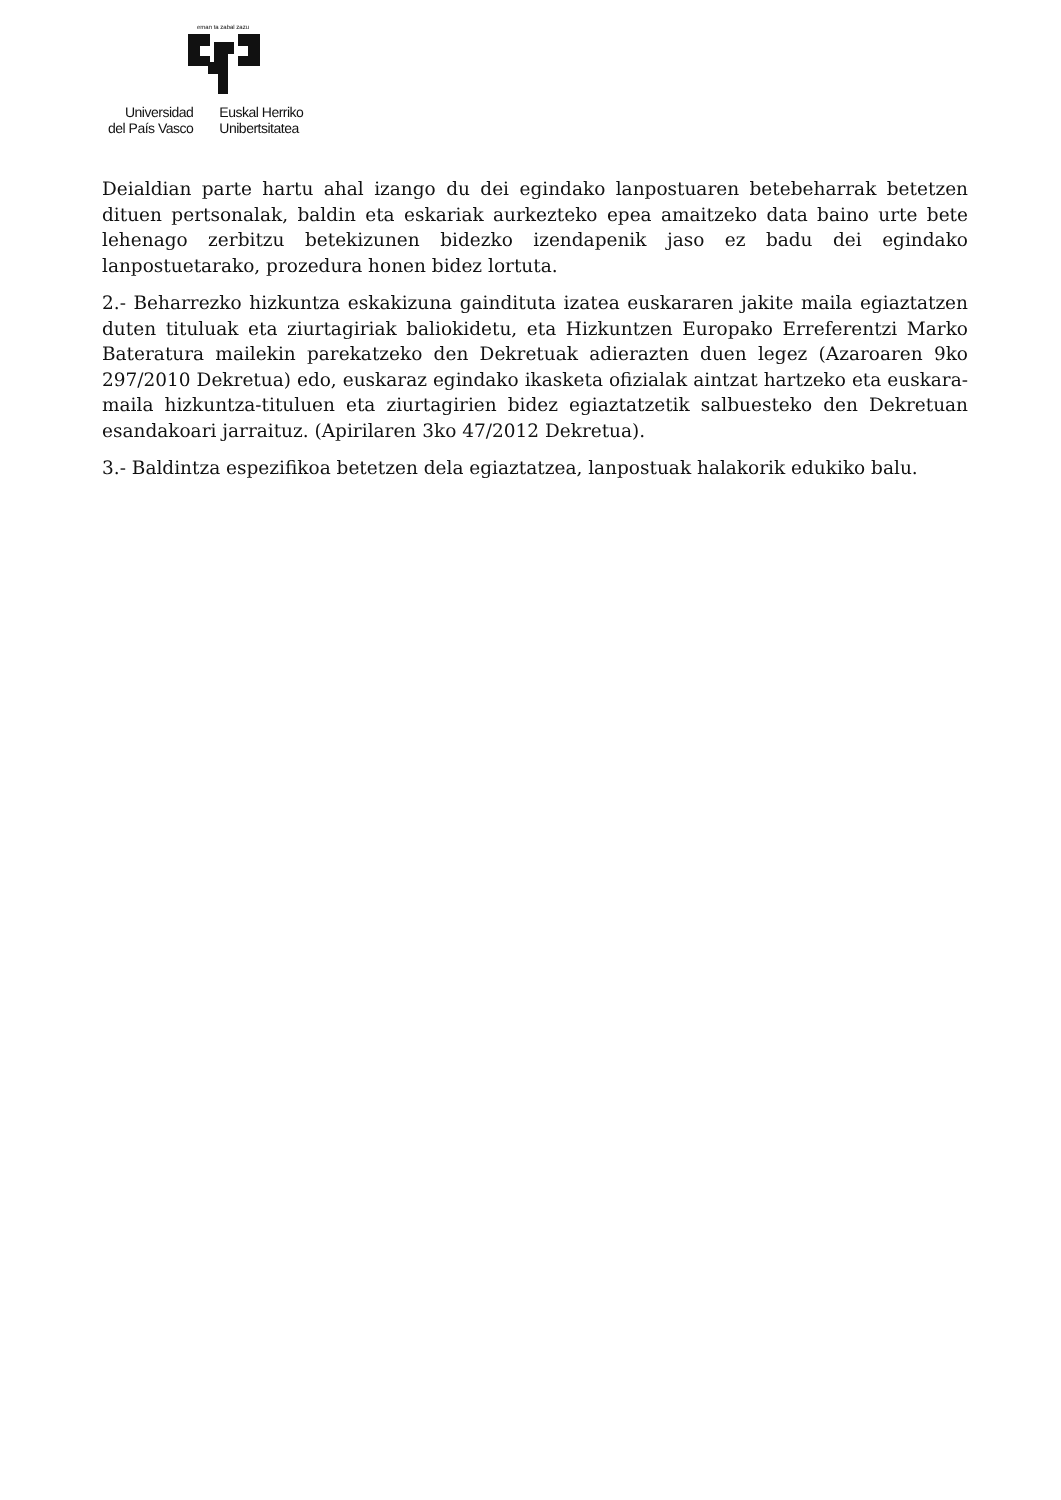eman ta zabal zazu
Universidad
del País Vasco
Euskal Herriko
Unibertsitatea
Deialdian parte hartu ahal izango du dei egindako lanpostuaren betebeharrak betetzen dituen pertsonalak, baldin eta eskariak aurkezteko epea amaitzeko data baino urte bete lehenago zerbitzu betekizunen bidezko izendapenik jaso ez badu dei egindako lanpostuetarako, prozedura honen bidez lortuta.
2.- Beharrezko hizkuntza eskakizuna gaindituta izatea euskararen jakite maila egiaztatzen duten tituluak eta ziurtagiriak baliokidetu, eta Hizkuntzen Europako Erreferentzi Marko Bateratura mailekin parekatzeko den Dekretuak adierazten duen legez (Azaroaren 9ko 297/2010 Dekretua) edo, euskaraz egindako ikasketa ofizialak aintzat hartzeko eta euskara-maila hizkuntza-tituluen eta ziurtagirien bidez egiaztatzetik salbuesteko den Dekretuan esandakoari jarraituz. (Apirilaren 3ko 47/2012 Dekretua).
3.- Baldintza espezifikoa betetzen dela egiaztatzea, lanpostuak halakorik edukiko balu.